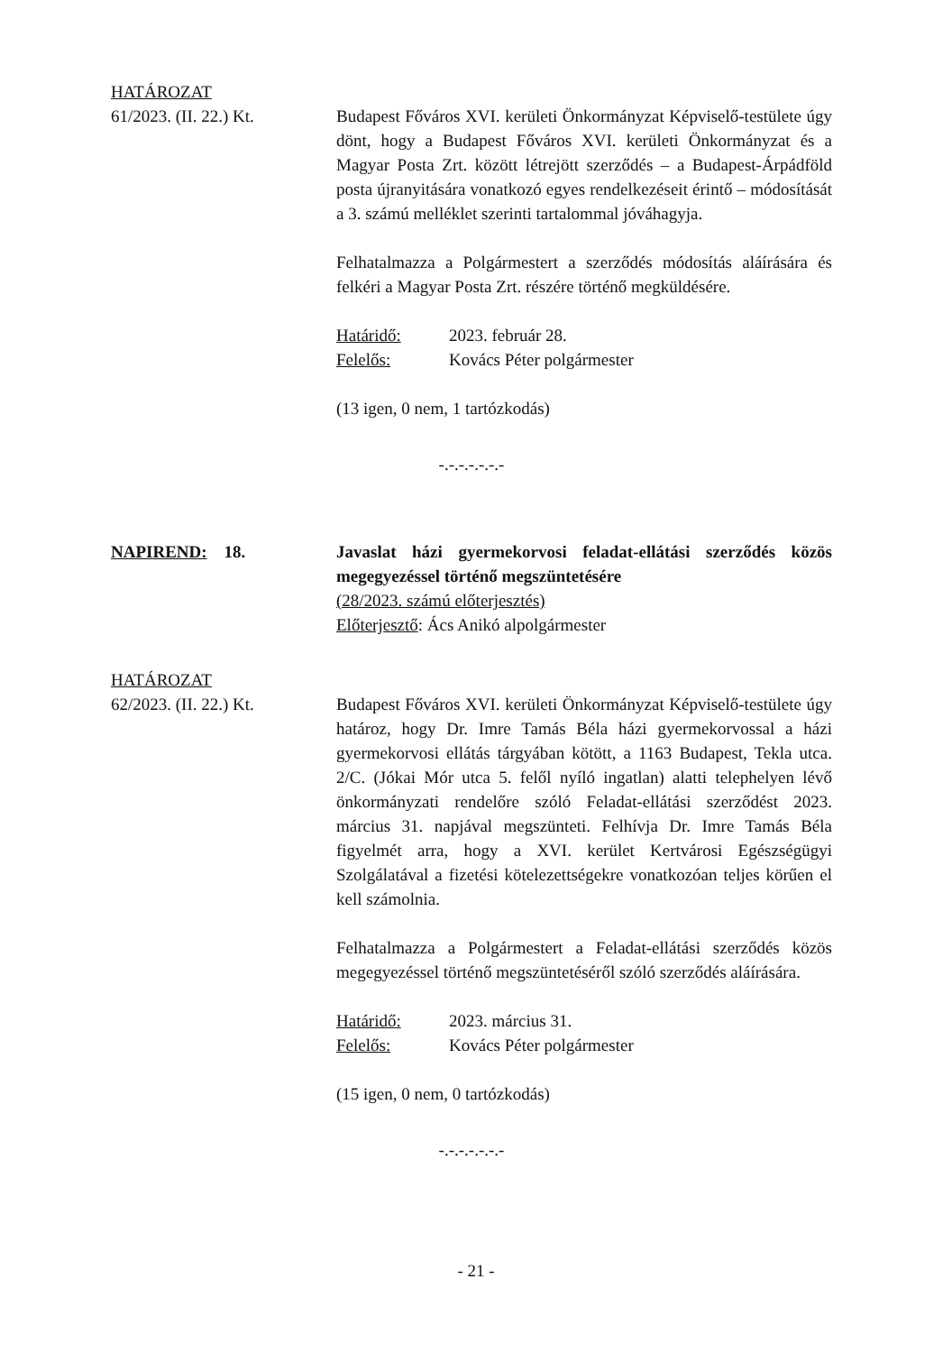HATÁROZAT
61/2023. (II. 22.) Kt.
Budapest Főváros XVI. kerületi Önkormányzat Képviselő-testülete úgy dönt, hogy a Budapest Főváros XVI. kerületi Önkormányzat és a Magyar Posta Zrt. között létrejött szerződés – a Budapest-Árpádföld posta újranyitására vonatkozó egyes rendelkezéseit érintő – módosítását a 3. számú melléklet szerinti tartalommal jóváhagyja.
Felhatalmazza a Polgármestert a szerződés módosítás aláírására és felkéri a Magyar Posta Zrt. részére történő megküldésére.
Határidő: 2023. február 28.
Felelős: Kovács Péter polgármester
(13 igen, 0 nem, 1 tartózkodás)
-.-.-.-.-.-.-
NAPIREND: 18. Javaslat házi gyermekorvosi feladat-ellátási szerződés közös megegyezéssel történő megszüntetésére
(28/2023. számú előterjesztés)
Előterjesztő: Ács Anikó alpolgármester
HATÁROZAT
62/2023. (II. 22.) Kt.
Budapest Főváros XVI. kerületi Önkormányzat Képviselő-testülete úgy határoz, hogy Dr. Imre Tamás Béla házi gyermekorvossal a házi gyermekorvosi ellátás tárgyában kötött, a 1163 Budapest, Tekla utca. 2/C. (Jókai Mór utca 5. felől nyíló ingatlan) alatti telephelyen lévő önkormányzati rendelőre szóló Feladat-ellátási szerződést 2023. március 31. napjával megszünteti. Felhívja Dr. Imre Tamás Béla figyelmét arra, hogy a XVI. kerület Kertvárosi Egészségügyi Szolgálatával a fizetési kötelezettségekre vonatkozóan teljes körűen el kell számolnia.
Felhatalmazza a Polgármestert a Feladat-ellátási szerződés közös megegyezéssel történő megszüntetéséről szóló szerződés aláírására.
Határidő: 2023. március 31.
Felelős: Kovács Péter polgármester
(15 igen, 0 nem, 0 tartózkodás)
-.-.-.-.-.-.-
- 21 -